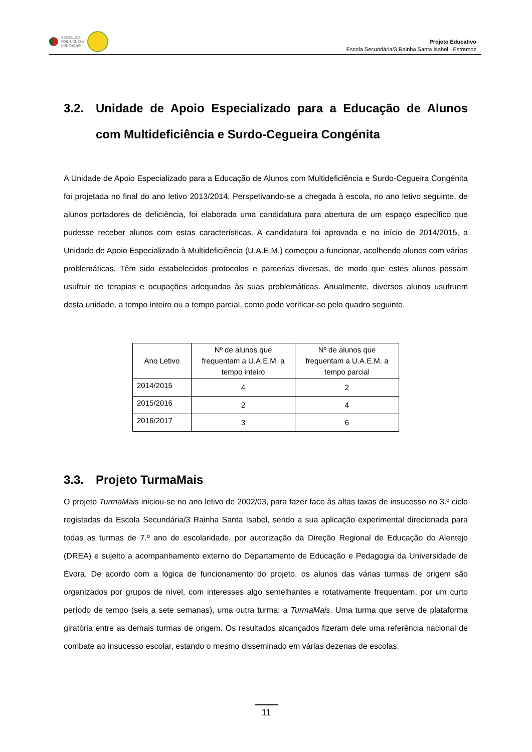REPÚBLICA
PORTUGUESA
EDUCAÇÃO
Projeto Educativo
Escola Secundária/3 Rainha Santa Isabel - Estremoz
3.2. Unidade de Apoio Especializado para a Educação de Alunos com Multideficiência e Surdo-Cegueira Congénita
A Unidade de Apoio Especializado para a Educação de Alunos com Multideficiência e Surdo-Cegueira Congénita foi projetada no final do ano letivo 2013/2014. Perspetivando-se a chegada à escola, no ano letivo seguinte, de alunos portadores de deficiência, foi elaborada uma candidatura para abertura de um espaço específico que pudesse receber alunos com estas características. A candidatura foi aprovada e no início de 2014/2015, a Unidade de Apoio Especializado à Multideficiência (U.A.E.M.) começou a funcionar, acolhendo alunos com várias problemáticas. Têm sido estabelecidos protocolos e parcerias diversas, de modo que estes alunos possam usufruir de terapias e ocupações adequadas às suas problemáticas. Anualmente, diversos alunos usufruem desta unidade, a tempo inteiro ou a tempo parcial, como pode verificar-se pelo quadro seguinte.
| Ano Letivo | Nº de alunos que frequentam a U.A.E.M. a tempo inteiro | Nº de alunos que frequentam a U.A.E.M. a tempo parcial |
| --- | --- | --- |
| 2014/2015 | 4 | 2 |
| 2015/2016 | 2 | 4 |
| 2016/2017 | 3 | 6 |
3.3. Projeto TurmaMais
O projeto TurmaMais iniciou-se no ano letivo de 2002/03, para fazer face às altas taxas de insucesso no 3.º ciclo registadas da Escola Secundária/3 Rainha Santa Isabel, sendo a sua aplicação experimental direcionada para todas as turmas de 7.º ano de escolaridade, por autorização da Direção Regional de Educação do Alentejo (DREA) e sujeito a acompanhamento externo do Departamento de Educação e Pedagogia da Universidade de Évora. De acordo com a lógica de funcionamento do projeto, os alunos das várias turmas de origem são organizados por grupos de nível, com interesses algo semelhantes e rotativamente frequentam, por um curto período de tempo (seis a sete semanas), uma outra turma: a TurmaMais. Uma turma que serve de plataforma giratória entre as demais turmas de origem. Os resultados alcançados fizeram dele uma referência nacional de combate ao insucesso escolar, estando o mesmo disseminado em várias dezenas de escolas.
11